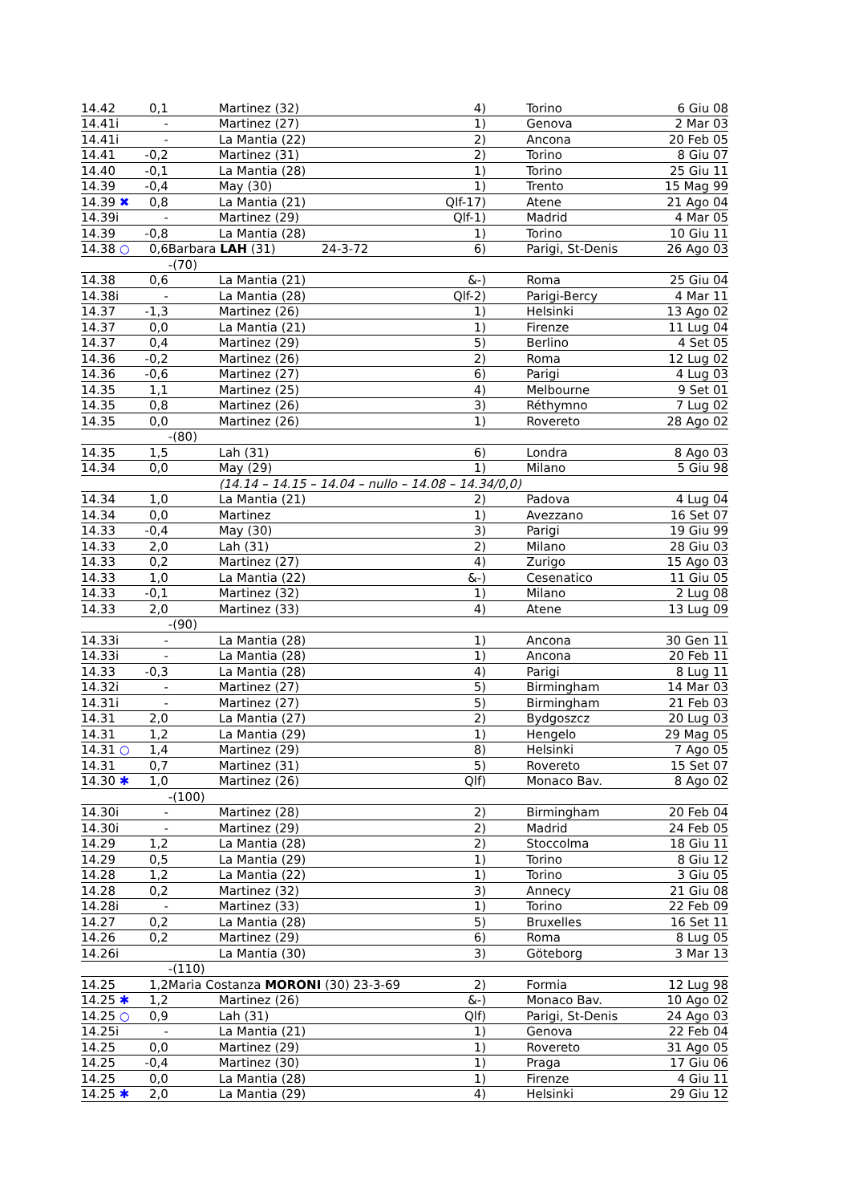| 14.42 | 0,1 | | Martinez (32) | 4) | Torino | 6 Giu 08 |
| 14.41i | - | | Martinez (27) | 1) | Genova | 2 Mar 03 |
| 14.41i | - | | La Mantia (22) | 2) | Ancona | 20 Feb 05 |
| 14.41 | -0,2 | | Martinez (31) | 2) | Torino | 8 Giu 07 |
| 14.40 | -0,1 | | La Mantia (28) | 1) | Torino | 25 Giu 11 |
| 14.39 | -0,4 | | May (30) | 1) | Trento | 15 Mag 99 |
| 14.39 ✖ | 0,8 | | La Mantia (21) | Qlf-17) | Atene | 21 Ago 04 |
| 14.39i | - | | Martinez (29) | Qlf-1) | Madrid | 4 Mar 05 |
| 14.39 | -0,8 | | La Mantia (28) | 1) | Torino | 10 Giu 11 |
| 14.38 ○ | 0,6 | Barbara LAH (31) 24-3-72 | | 6) | Parigi, St-Denis | 26 Ago 03 |
| | | -(70) | | | | |
| 14.38 | 0,6 | | La Mantia (21) | &-) | Roma | 25 Giu 04 |
| 14.38i | - | | La Mantia (28) | Qlf-2) | Parigi-Bercy | 4 Mar 11 |
| 14.37 | -1,3 | | Martinez (26) | 1) | Helsinki | 13 Ago 02 |
| 14.37 | 0,0 | | La Mantia (21) | 1) | Firenze | 11 Lug 04 |
| 14.37 | 0,4 | | Martinez (29) | 5) | Berlino | 4 Set 05 |
| 14.36 | -0,2 | | Martinez (26) | 2) | Roma | 12 Lug 02 |
| 14.36 | -0,6 | | Martinez (27) | 6) | Parigi | 4 Lug 03 |
| 14.35 | 1,1 | | Martinez (25) | 4) | Melbourne | 9 Set 01 |
| 14.35 | 0,8 | | Martinez (26) | 3) | Réthymno | 7 Lug 02 |
| 14.35 | 0,0 | | Martinez (26) | 1) | Rovereto | 28 Ago 02 |
| | | -(80) | | | | |
| 14.35 | 1,5 | | Lah (31) | 6) | Londra | 8 Ago 03 |
| 14.34 | 0,0 | | May (29) | 1) | Milano | 5 Giu 98 |
| | | | (14.14 – 14.15 – 14.04 – nullo – 14.08 – 14.34/0,0) | | | |
| 14.34 | 1,0 | | La Mantia (21) | 2) | Padova | 4 Lug 04 |
| 14.34 | 0,0 | | Martinez | 1) | Avezzano | 16 Set 07 |
| 14.33 | -0,4 | | May (30) | 3) | Parigi | 19 Giu 99 |
| 14.33 | 2,0 | | Lah (31) | 2) | Milano | 28 Giu 03 |
| 14.33 | 0,2 | | Martinez (27) | 4) | Zurigo | 15 Ago 03 |
| 14.33 | 1,0 | | La Mantia (22) | &-) | Cesenatico | 11 Giu 05 |
| 14.33 | -0,1 | | Martinez (32) | 1) | Milano | 2 Lug 08 |
| 14.33 | 2,0 | | Martinez (33) | 4) | Atene | 13 Lug 09 |
| | | -(90) | | | | |
| 14.33i | - | | La Mantia (28) | 1) | Ancona | 30 Gen 11 |
| 14.33i | - | | La Mantia (28) | 1) | Ancona | 20 Feb 11 |
| 14.33 | -0,3 | | La Mantia (28) | 4) | Parigi | 8 Lug 11 |
| 14.32i | - | | Martinez (27) | 5) | Birmingham | 14 Mar 03 |
| 14.31i | - | | Martinez (27) | 5) | Birmingham | 21 Feb 03 |
| 14.31 | 2,0 | | La Mantia (27) | 2) | Bydgoszcz | 20 Lug 03 |
| 14.31 | 1,2 | | La Mantia (29) | 1) | Hengelo | 29 Mag 05 |
| 14.31 ○ | 1,4 | | Martinez (29) | 8) | Helsinki | 7 Ago 05 |
| 14.31 | 0,7 | | Martinez (31) | 5) | Rovereto | 15 Set 07 |
| 14.30 ✱ | 1,0 | | Martinez (26) | Qlf) | Monaco Bav. | 8 Ago 02 |
| | | -(100) | | | | |
| 14.30i | - | | Martinez (28) | 2) | Birmingham | 20 Feb 04 |
| 14.30i | - | | Martinez (29) | 2) | Madrid | 24 Feb 05 |
| 14.29 | 1,2 | | La Mantia (28) | 2) | Stoccolma | 18 Giu 11 |
| 14.29 | 0,5 | | La Mantia (29) | 1) | Torino | 8 Giu 12 |
| 14.28 | 1,2 | | La Mantia (22) | 1) | Torino | 3 Giu 05 |
| 14.28 | 0,2 | | Martinez (32) | 3) | Annecy | 21 Giu 08 |
| 14.28i | - | | Martinez (33) | 1) | Torino | 22 Feb 09 |
| 14.27 | 0,2 | | La Mantia (28) | 5) | Bruxelles | 16 Set 11 |
| 14.26 | 0,2 | | Martinez (29) | 6) | Roma | 8 Lug 05 |
| 14.26i | | | La Mantia (30) | 3) | Göteborg | 3 Mar 13 |
| | | -(110) | | | | |
| 14.25 | 1,2 | Maria Costanza MORONI (30) 23-3-69 | | 2) | Formia | 12 Lug 98 |
| 14.25 ✱ | 1,2 | | Martinez (26) | &-) | Monaco Bav. | 10 Ago 02 |
| 14.25 ○ | 0,9 | | Lah (31) | Qlf) | Parigi, St-Denis | 24 Ago 03 |
| 14.25i | - | | La Mantia (21) | 1) | Genova | 22 Feb 04 |
| 14.25 | 0,0 | | Martinez (29) | 1) | Rovereto | 31 Ago 05 |
| 14.25 | -0,4 | | Martinez (30) | 1) | Praga | 17 Giu 06 |
| 14.25 | 0,0 | | La Mantia (28) | 1) | Firenze | 4 Giu 11 |
| 14.25 ✱ | 2,0 | | La Mantia (29) | 4) | Helsinki | 29 Giu 12 |